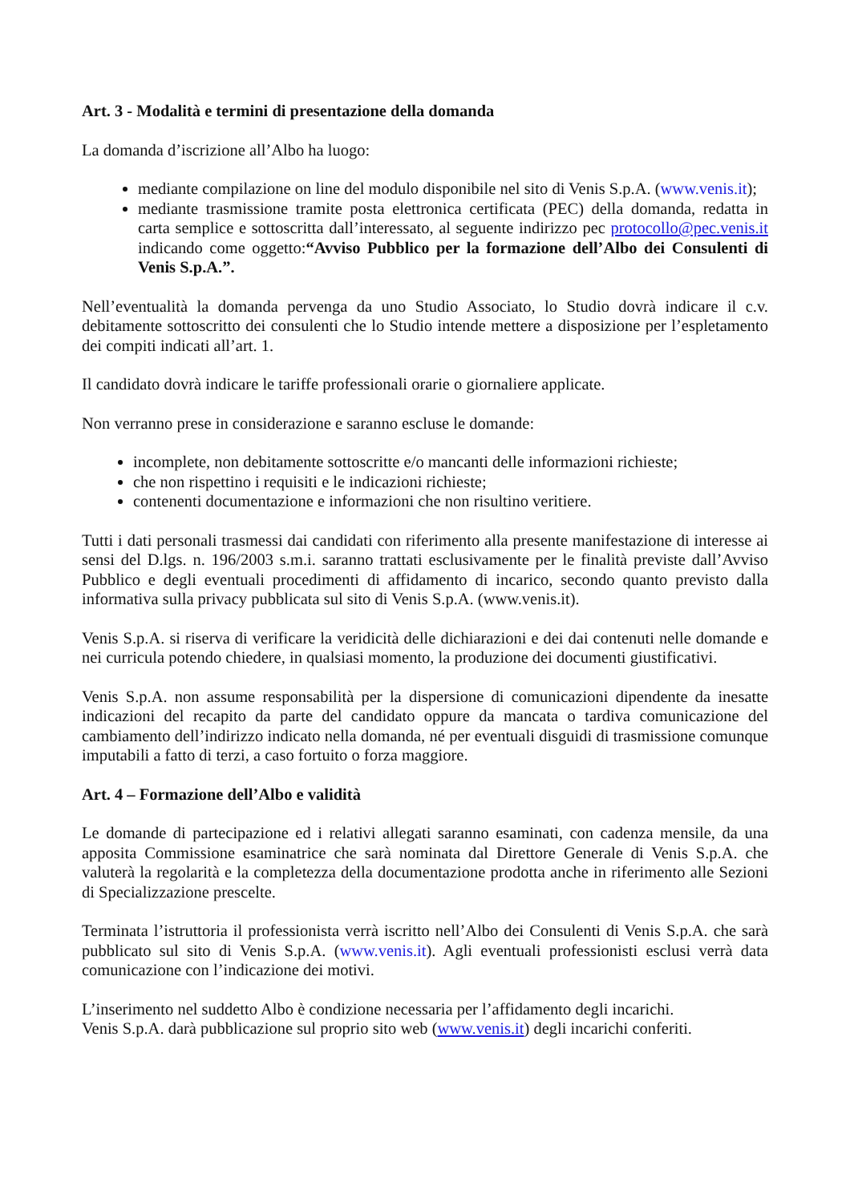Art. 3 - Modalità e termini di presentazione della domanda
La domanda d’iscrizione all’Albo ha luogo:
mediante compilazione on line del modulo disponibile nel sito di Venis S.p.A. (www.venis.it);
mediante trasmissione tramite posta elettronica certificata (PEC) della domanda, redatta in carta semplice e sottoscritta dall’interessato, al seguente indirizzo pec protocollo@pec.venis.it indicando come oggetto:“Avviso Pubblico per la formazione dell’Albo dei Consulenti di Venis S.p.A.”.
Nell’eventualità la domanda pervenga da uno Studio Associato, lo Studio dovrà indicare il c.v. debitamente sottoscritto dei consulenti che lo Studio intende mettere a disposizione per l’espletamento dei compiti indicati all’art. 1.
Il candidato dovrà indicare le tariffe professionali orarie o giornaliere applicate.
Non verranno prese in considerazione e saranno escluse le domande:
incomplete, non debitamente sottoscritte e/o mancanti delle informazioni richieste;
che non rispettino i requisiti e le indicazioni richieste;
contenenti documentazione e informazioni che non risultino veritiere.
Tutti i dati personali trasmessi dai candidati con riferimento alla presente manifestazione di interesse ai sensi del D.lgs. n. 196/2003 s.m.i. saranno trattati esclusivamente per le finalità previste dall’Avviso Pubblico e degli eventuali procedimenti di affidamento di incarico, secondo quanto previsto dalla informativa sulla privacy pubblicata sul sito di Venis S.p.A. (www.venis.it).
Venis S.p.A. si riserva di verificare la veridicità delle dichiarazioni e dei dai contenuti nelle domande e nei curricula potendo chiedere, in qualsiasi momento, la produzione dei documenti giustificativi.
Venis S.p.A. non assume responsabilità per la dispersione di comunicazioni dipendente da inesatte indicazioni del recapito da parte del candidato oppure da mancata o tardiva comunicazione del cambiamento dell’indirizzo indicato nella domanda, né per eventuali disguidi di trasmissione comunque imputabili a fatto di terzi, a caso fortuito o forza maggiore.
Art. 4 – Formazione dell’Albo e validità
Le domande di partecipazione ed i relativi allegati saranno esaminati, con cadenza mensile, da una apposita Commissione esaminatrice che sarà nominata dal Direttore Generale di Venis S.p.A. che valuterà la regolarità e la completezza della documentazione prodotta anche in riferimento alle Sezioni di Specializzazione prescelte.
Terminata l’istruttoria il professionista verrà iscritto nell’Albo dei Consulenti di Venis S.p.A. che sarà pubblicato sul sito di Venis S.p.A. (www.venis.it). Agli eventuali professionisti esclusi verrà data comunicazione con l’indicazione dei motivi.
L’inserimento nel suddetto Albo è condizione necessaria per l’affidamento degli incarichi.
Venis S.p.A. darà pubblicazione sul proprio sito web (www.venis.it) degli incarichi conferiti.